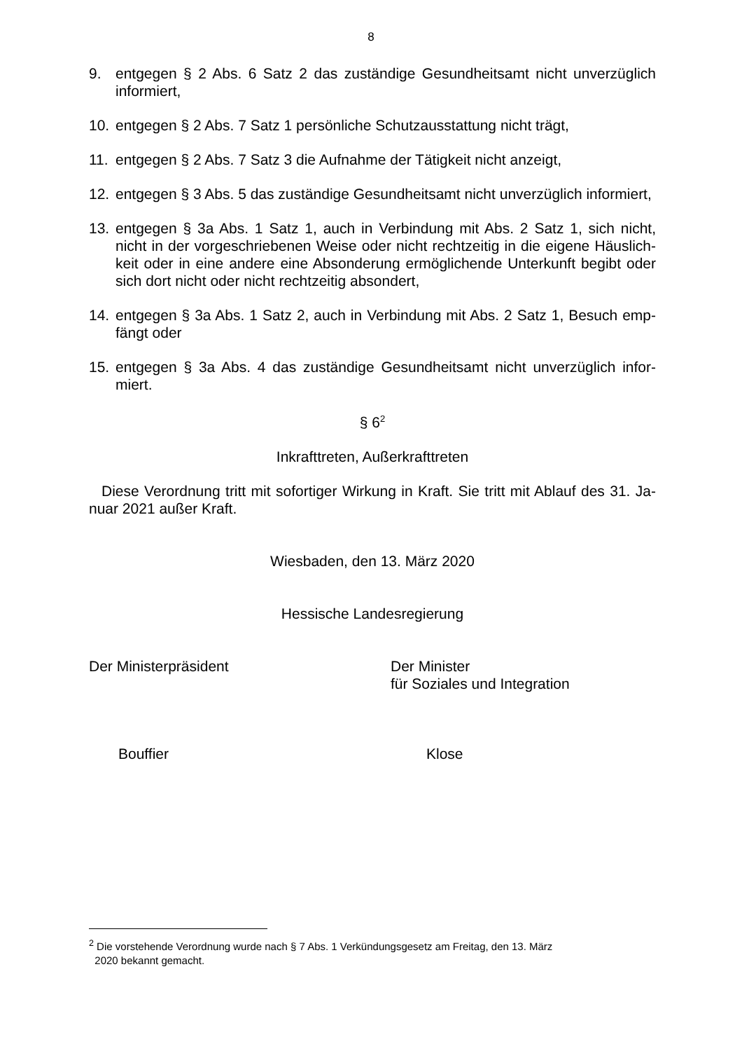8
9. entgegen § 2 Abs. 6 Satz 2 das zuständige Gesundheitsamt nicht unverzüglich informiert,
10. entgegen § 2 Abs. 7 Satz 1 persönliche Schutzausstattung nicht trägt,
11. entgegen § 2 Abs. 7 Satz 3 die Aufnahme der Tätigkeit nicht anzeigt,
12. entgegen § 3 Abs. 5 das zuständige Gesundheitsamt nicht unverzüglich informiert,
13. entgegen § 3a Abs. 1 Satz 1, auch in Verbindung mit Abs. 2 Satz 1, sich nicht, nicht in der vorgeschriebenen Weise oder nicht rechtzeitig in die eigene Häuslich-keit oder in eine andere eine Absonderung ermöglichende Unterkunft begibt oder sich dort nicht oder nicht rechtzeitig absondert,
14. entgegen § 3a Abs. 1 Satz 2, auch in Verbindung mit Abs. 2 Satz 1, Besuch emp-fängt oder
15. entgegen § 3a Abs. 4 das zuständige Gesundheitsamt nicht unverzüglich infor-miert.
§ 6<sup>2</sup>
Inkrafttreten, Außerkrafttreten
Diese Verordnung tritt mit sofortiger Wirkung in Kraft. Sie tritt mit Ablauf des 31. Ja-nuar 2021 außer Kraft.
Wiesbaden, den 13. März 2020
Hessische Landesregierung
Der Ministerpräsident Der Minister
für Soziales und Integration
Bouffier Klose
<sup>2</sup> Die vorstehende Verordnung wurde nach § 7 Abs. 1 Verkündungsgesetz am Freitag, den 13. März
2020 bekannt gemacht.